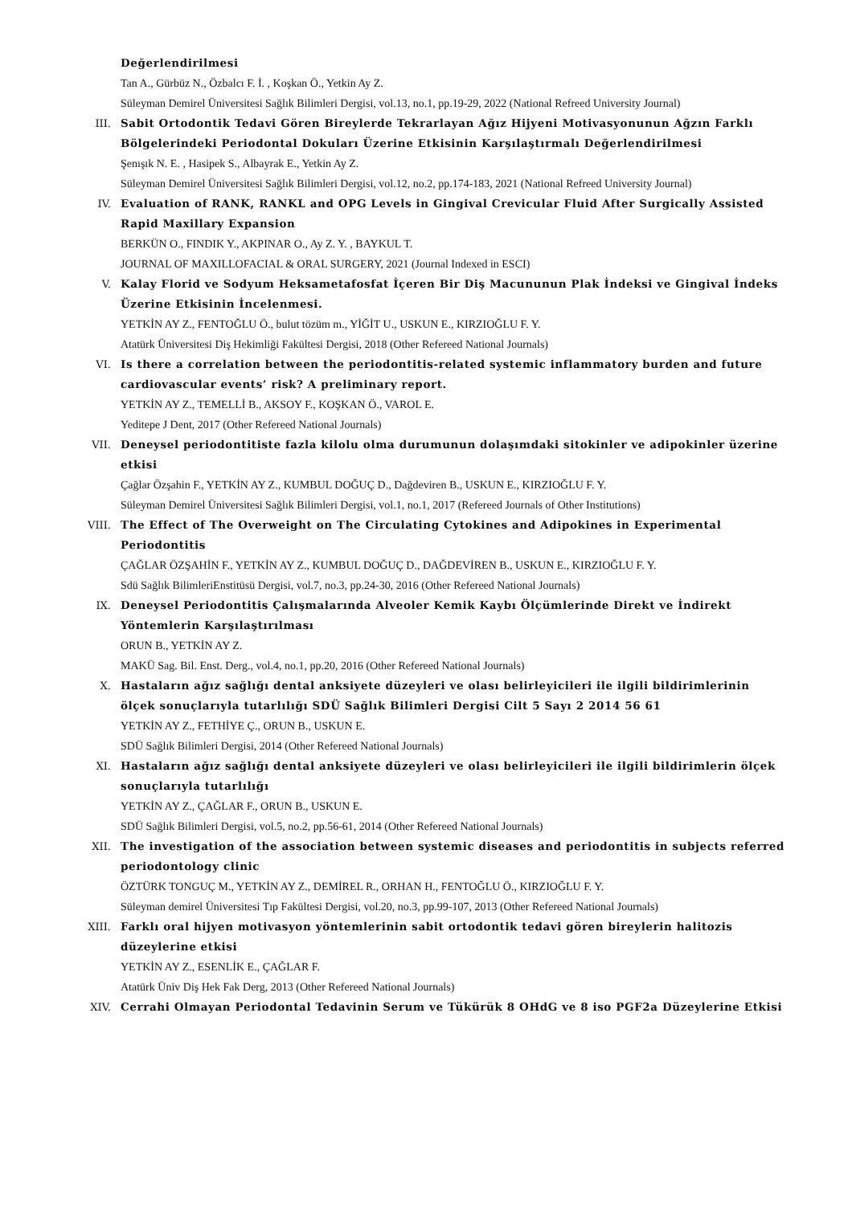Değerlendirilmesi
Tan A., Gürbüz N., Özbalcı F. İ. , Koşkan Ö., Yetkin Ay Z.
Süleyman Demirel Üniversitesi Sağlık Bilimleri Dergisi, vol.13, no.1, pp.19-29, 2022 (National Refreed University Journal)
III. Sabit Ortodontik Tedavi Gören Bireylerde Tekrarlayan Ağız Hijyeni Motivasyonunun Ağzın Farklı Bölgelerindeki Periodontal Dokuları Üzerine Etkisinin Karşılaştırmalı Değerlendirilmesi
Şenışık N. E. , Hasipek S., Albayrak E., Yetkin Ay Z.
Süleyman Demirel Üniversitesi Sağlık Bilimleri Dergisi, vol.12, no.2, pp.174-183, 2021 (National Refreed University Journal)
IV. Evaluation of RANK, RANKL and OPG Levels in Gingival Crevicular Fluid After Surgically Assisted Rapid Maxillary Expansion
BERKÜN O., FINDIK Y., AKPINAR O., Ay Z. Y. , BAYKUL T.
JOURNAL OF MAXILLOFACIAL & ORAL SURGERY, 2021 (Journal Indexed in ESCI)
V. Kalay Florid ve Sodyum Heksametafosfat İçeren Bir Diş Macununun Plak İndeksi ve Gingival İndeks Üzerine Etkisinin İncelenmesi.
YETKİN AY Z., FENTOĞLU Ö., bulut tözüm m., YİĞİT U., USKUN E., KIRZIOĞLU F. Y.
Atatürk Üniversitesi Diş Hekimliği Fakültesi Dergisi, 2018 (Other Refereed National Journals)
VI. Is there a correlation between the periodontitis-related systemic inflammatory burden and future cardiovascular events’ risk? A preliminary report.
YETKİN AY Z., TEMELLİ B., AKSOY F., KOŞKAN Ö., VAROL E.
Yeditepe J Dent, 2017 (Other Refereed National Journals)
VII. Deneysel periodontitiste fazla kilolu olma durumunun dolaşımdaki sitokinler ve adipokinler üzerine etkisi
Çağlar Özşahin F., YETKİN AY Z., KUMBUL DOĞUÇ D., Dağdeviren B., USKUN E., KIRZIOĞLU F. Y.
Süleyman Demirel Üniversitesi Sağlık Bilimleri Dergisi, vol.1, no.1, 2017 (Refereed Journals of Other Institutions)
VIII. The Effect of The Overweight on The Circulating Cytokines and Adipokines in Experimental Periodontitis
ÇAĞLAR ÖZŞAHİN F., YETKİN AY Z., KUMBUL DOĞUÇ D., DAĞDEVİREN B., USKUN E., KIRZIOĞLU F. Y.
Sdü Sağlık BilimleriEnstitüsü Dergisi, vol.7, no.3, pp.24-30, 2016 (Other Refereed National Journals)
IX. Deneysel Periodontitis Çalışmalarında Alveoler Kemik Kaybı Ölçümlerinde Direkt ve İndirekt Yöntemlerin Karşılaştırılması
ORUN B., YETKİN AY Z.
MAKÜ Sag. Bil. Enst. Derg., vol.4, no.1, pp.20, 2016 (Other Refereed National Journals)
X. Hastaların ağız sağlığı dental anksiyete düzeyleri ve olası belirleyicileri ile ilgili bildirimlerinin ölçek sonuçlarıyla tutarlılığı SDÜ Sağlık Bilimleri Dergisi Cilt 5 Sayı 2 2014 56 61
YETKİN AY Z., FETHİYE Ç., ORUN B., USKUN E.
SDÜ Sağlık Bilimleri Dergisi, 2014 (Other Refereed National Journals)
XI. Hastaların ağız sağlığı dental anksiyete düzeyleri ve olası belirleyicileri ile ilgili bildirimlerin ölçek sonuçlarıyla tutarlılığı
YETKİN AY Z., ÇAĞLAR F., ORUN B., USKUN E.
SDÜ Sağlık Bilimleri Dergisi, vol.5, no.2, pp.56-61, 2014 (Other Refereed National Journals)
XII. The investigation of the association between systemic diseases and periodontitis in subjects referred periodontology clinic
ÖZTÜRK TONGUÇ M., YETKİN AY Z., DEMİREL R., ORHAN H., FENTOĞLU Ö., KIRZIOĞLU F. Y.
Süleyman demirel Üniversitesi Tıp Fakültesi Dergisi, vol.20, no.3, pp.99-107, 2013 (Other Refereed National Journals)
XIII. Farklı oral hijyen motivasyon yöntemlerinin sabit ortodontik tedavi gören bireylerin halitozis düzeylerine etkisi
YETKİN AY Z., ESENLİK E., ÇAĞLAR F.
Atatürk Üniv Diş Hek Fak Derg, 2013 (Other Refereed National Journals)
XIV. Cerrahi Olmayan Periodontal Tedavinin Serum ve Tükürük 8 OHdG ve 8 iso PGF2a Düzeylerine Etkisi